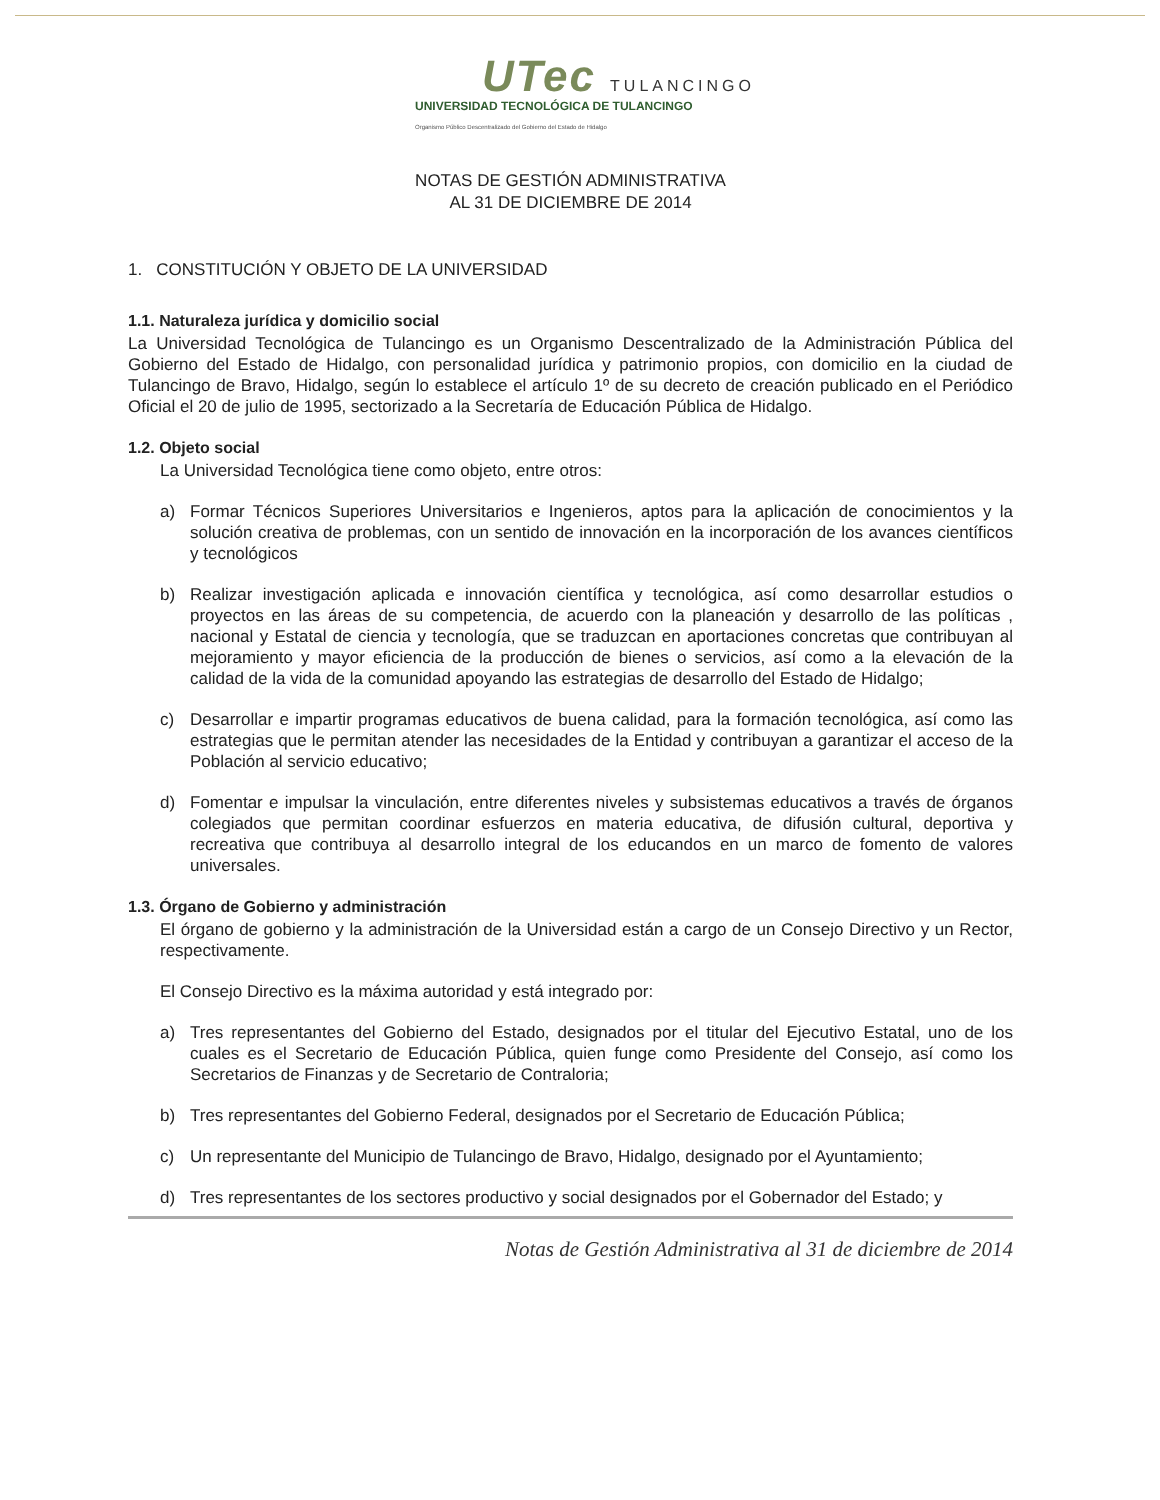UTec TULANCINGO
UNIVERSIDAD TECNOLÓGICA DE TULANCINGO
Organismo Público Descentralizado del Gobierno del Estado de Hidalgo
NOTAS DE GESTIÓN ADMINISTRATIVA
AL 31 DE DICIEMBRE DE 2014
1. CONSTITUCIÓN Y OBJETO DE LA UNIVERSIDAD
1.1. Naturaleza jurídica y domicilio social
La Universidad Tecnológica de Tulancingo es un Organismo Descentralizado de la Administración Pública del Gobierno del Estado de Hidalgo, con personalidad jurídica y patrimonio propios, con domicilio en la ciudad de Tulancingo de Bravo, Hidalgo, según lo establece el artículo 1º de su decreto de creación publicado en el Periódico Oficial el 20 de julio de 1995, sectorizado a la Secretaría de Educación Pública de Hidalgo.
1.2. Objeto social
La Universidad Tecnológica tiene como objeto, entre otros:
a) Formar Técnicos Superiores Universitarios e Ingenieros, aptos para la aplicación de conocimientos y la solución creativa de problemas, con un sentido de innovación en la incorporación de los avances científicos y tecnológicos
b) Realizar investigación aplicada e innovación científica y tecnológica, así como desarrollar estudios o proyectos en las áreas de su competencia, de acuerdo con la planeación y desarrollo de las políticas , nacional y Estatal de ciencia y tecnología, que se traduzcan en aportaciones concretas que contribuyan al mejoramiento y mayor eficiencia de la producción de bienes o servicios, así como a la elevación de la calidad de la vida de la comunidad apoyando las estrategias de desarrollo del Estado de Hidalgo;
c) Desarrollar e impartir programas educativos de buena calidad, para la formación tecnológica, así como las estrategias que le permitan atender las necesidades de la Entidad y contribuyan a garantizar el acceso de la Población al servicio educativo;
d) Fomentar e impulsar la vinculación, entre diferentes niveles y subsistemas educativos a través de órganos colegiados que permitan coordinar esfuerzos en materia educativa, de difusión cultural, deportiva y recreativa que contribuya al desarrollo integral de los educandos en un marco de fomento de valores universales.
1.3. Órgano de Gobierno y administración
El órgano de gobierno y la administración de la Universidad están a cargo de un Consejo Directivo y un Rector, respectivamente.
El Consejo Directivo es la máxima autoridad y está integrado por:
a) Tres representantes del Gobierno del Estado, designados por el titular del Ejecutivo Estatal, uno de los cuales es el Secretario de Educación Pública, quien funge como Presidente del Consejo, así como los Secretarios de Finanzas y de Secretario de Contraloria;
b) Tres representantes del Gobierno Federal, designados por el Secretario de Educación Pública;
c) Un representante del Municipio de Tulancingo de Bravo, Hidalgo, designado por el Ayuntamiento;
d) Tres representantes de los sectores productivo y social designados por el Gobernador del Estado; y
Notas de Gestión Administrativa al 31 de diciembre de 2014